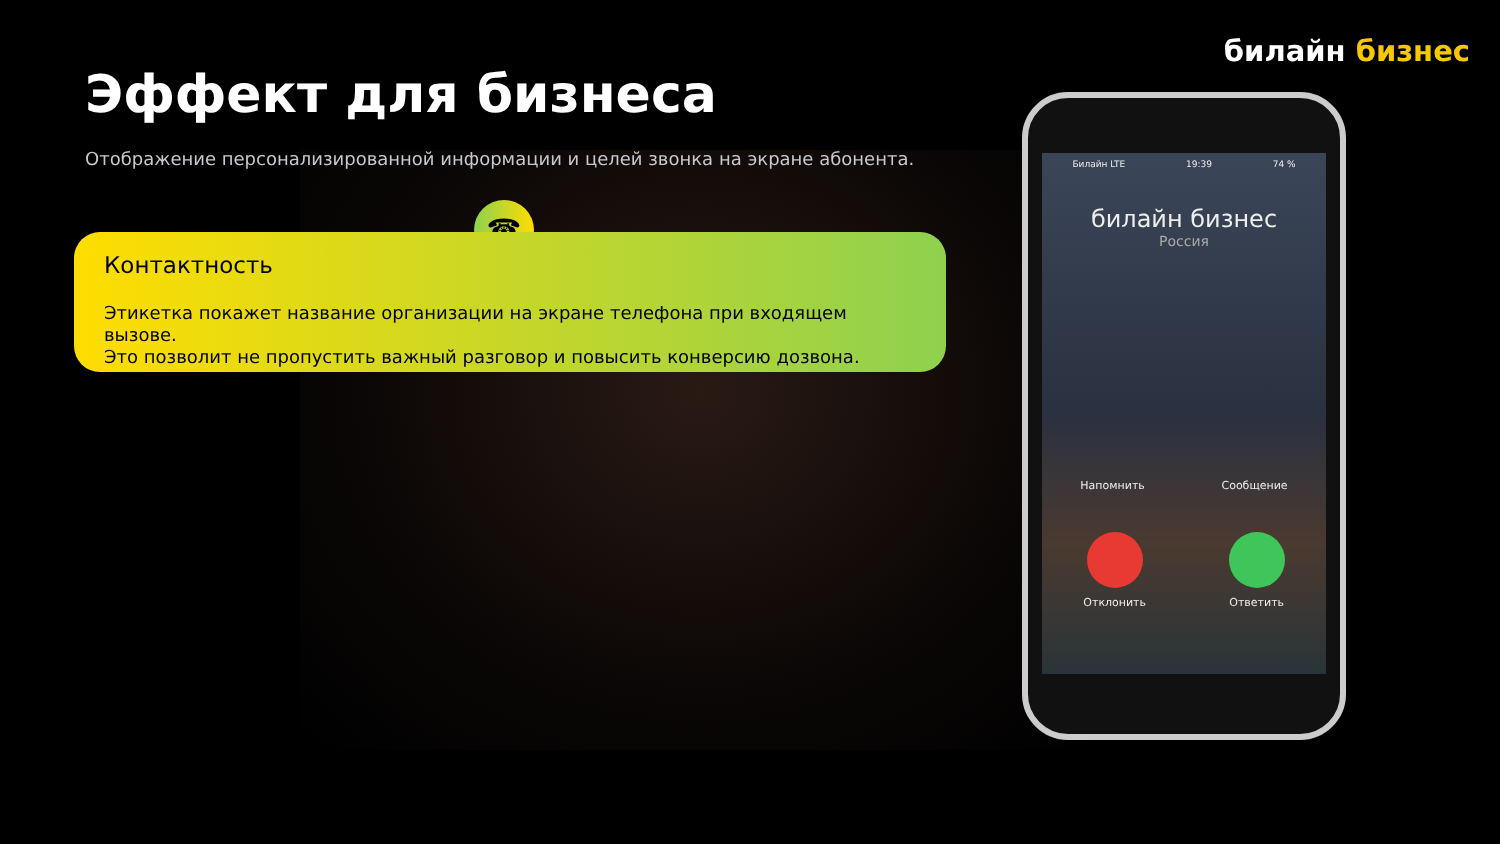билайн бизнес
Эффект для бизнеса
Отображение персонализированной информации и целей звонка на экране абонента.
☎
Контактность
Этикетка покажет название организации на экране телефона при входящем вызове.
Это позволит не пропустить важный разговор и повысить конверсию дозвона.
Билайн LTE 19:39 74 %
билайн бизнес
Россия
Напомнить Сообщение
Отклонить Ответить